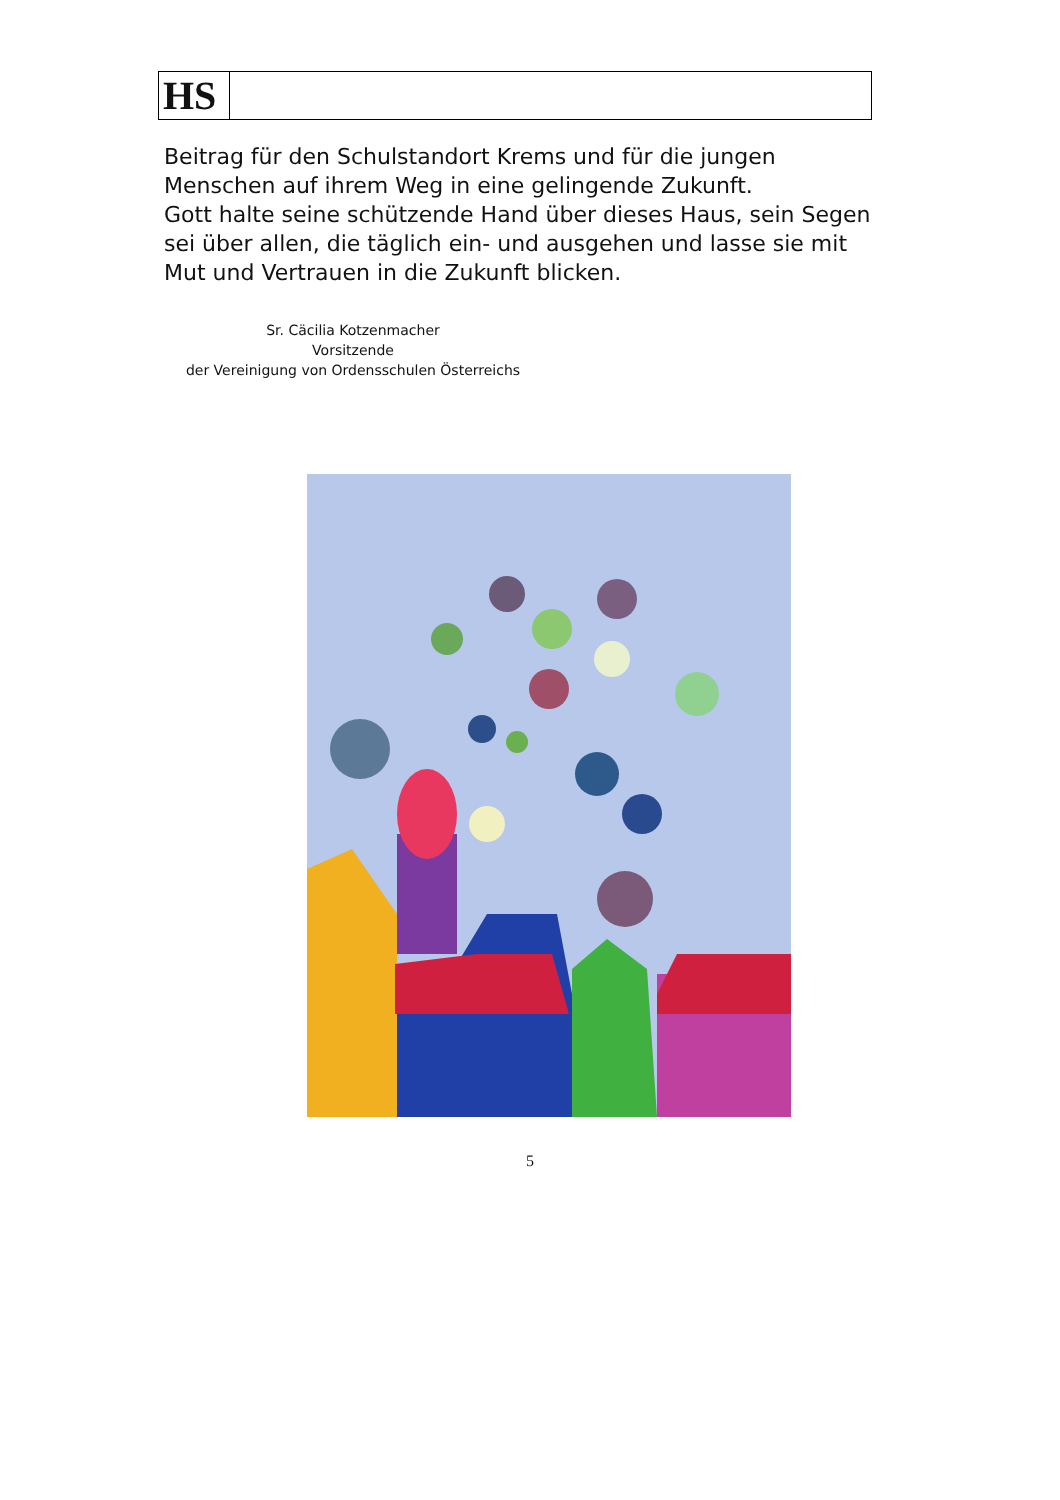| HS | |
Beitrag für den Schulstandort Krems und für die jungen Menschen auf ihrem Weg in eine gelingende Zukunft.
Gott halte seine schützende Hand über dieses Haus, sein Segen sei über allen, die täglich ein- und ausgehen und lasse sie mit Mut und Vertrauen in die Zukunft blicken.
Sr. Cäcilia Kotzenmacher
Vorsitzende
der Vereinigung von Ordensschulen Österreichs
5